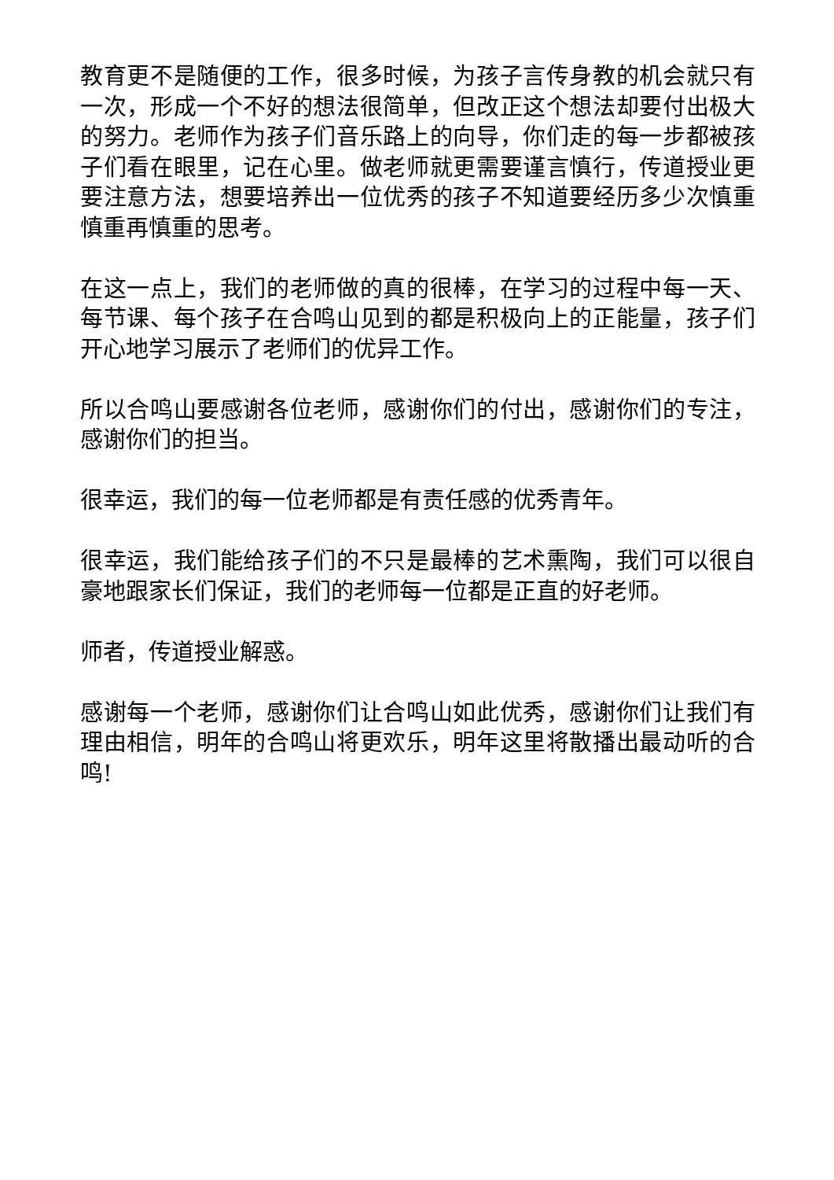教育更不是随便的工作，很多时候，为孩子言传身教的机会就只有一次，形成一个不好的想法很简单，但改正这个想法却要付出极大的努力。老师作为孩子们音乐路上的向导，你们走的每一步都被孩子们看在眼里，记在心里。做老师就更需要谨言慎行，传道授业更要注意方法，想要培养出一位优秀的孩子不知道要经历多少次慎重慎重再慎重的思考。
在这一点上，我们的老师做的真的很棒，在学习的过程中每一天、每节课、每个孩子在合鸣山见到的都是积极向上的正能量，孩子们开心地学习展示了老师们的优异工作。
所以合鸣山要感谢各位老师，感谢你们的付出，感谢你们的专注，感谢你们的担当。
很幸运，我们的每一位老师都是有责任感的优秀青年。
很幸运，我们能给孩子们的不只是最棒的艺术熏陶，我们可以很自豪地跟家长们保证，我们的老师每一位都是正直的好老师。
师者，传道授业解惑。
感谢每一个老师，感谢你们让合鸣山如此优秀，感谢你们让我们有理由相信，明年的合鸣山将更欢乐，明年这里将散播出最动听的合鸣!